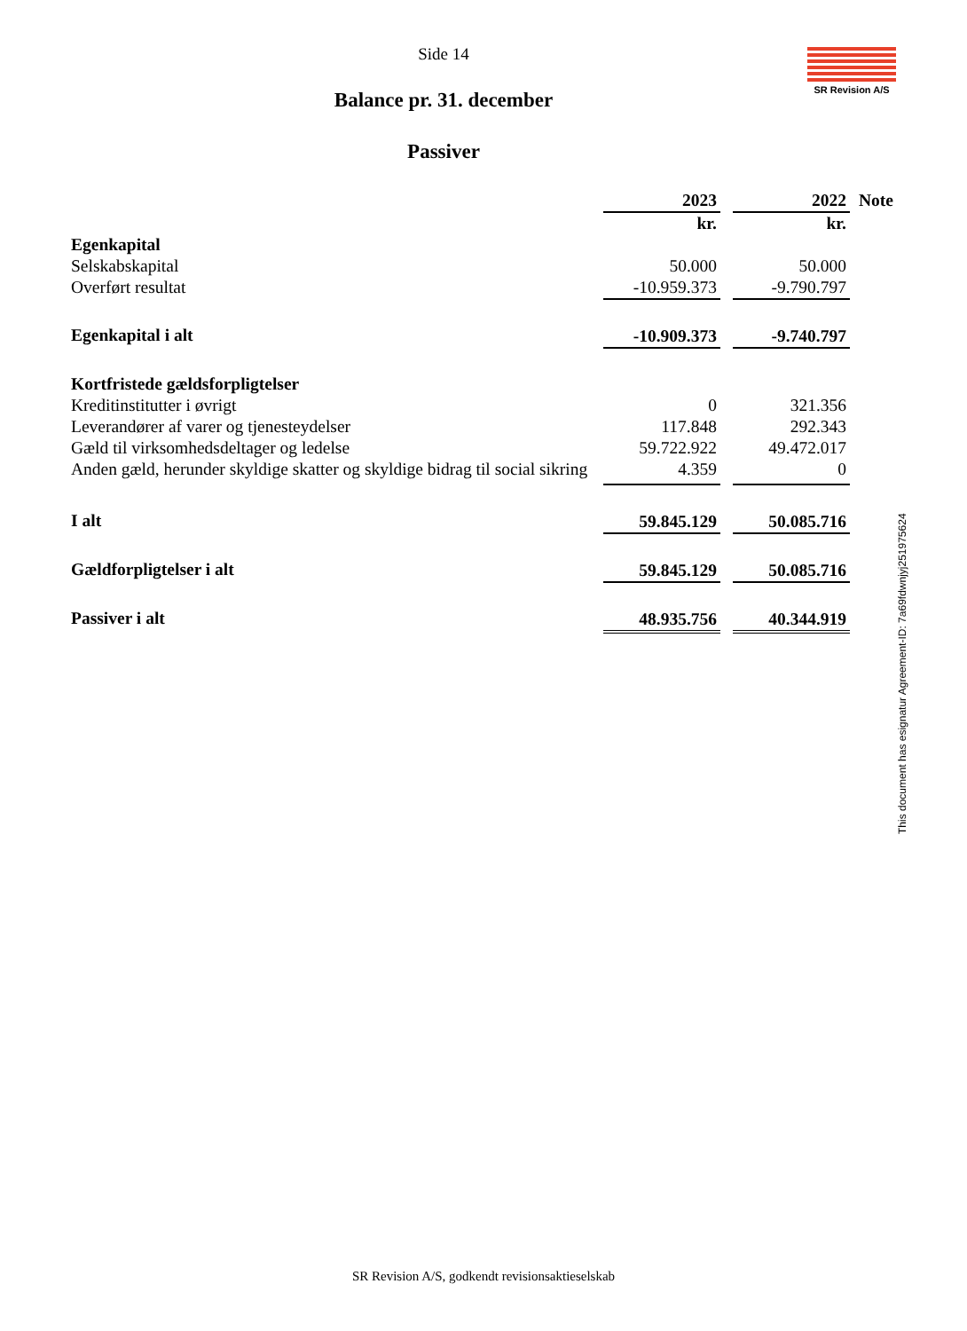Side 14
SR Revision A/S
Balance pr. 31. december
Passiver
| | 2023 | | 2022 | Note |
| | kr. | | kr. | |
| Egenkapital | | | | |
| Selskabskapital | 50.000 | | 50.000 | |
| Overført resultat | -10.959.373 | | -9.790.797 | |
| Egenkapital i alt | -10.909.373 | | -9.740.797 | |
| Kortfristede gældsforpligtelser | | | | |
| Kreditinstitutter i øvrigt | 0 | | 321.356 | |
| Leverandører af varer og tjenesteydelser | 117.848 | | 292.343 | |
| Gæld til virksomhedsdeltager og ledelse | 59.722.922 | | 49.472.017 | |
| Anden gæld, herunder skyldige skatter og skyldige bidrag til social sikring | 4.359 | | 0 | |
| I alt | 59.845.129 | | 50.085.716 | |
| Gældforpligtelser i alt | 59.845.129 | | 50.085.716 | |
| Passiver i alt | 48.935.756 | | 40.344.919 | |
This document has esignatur Agreement-ID: 7a69fdwnjyj251975624
SR Revision A/S, godkendt revisionsaktieselskab